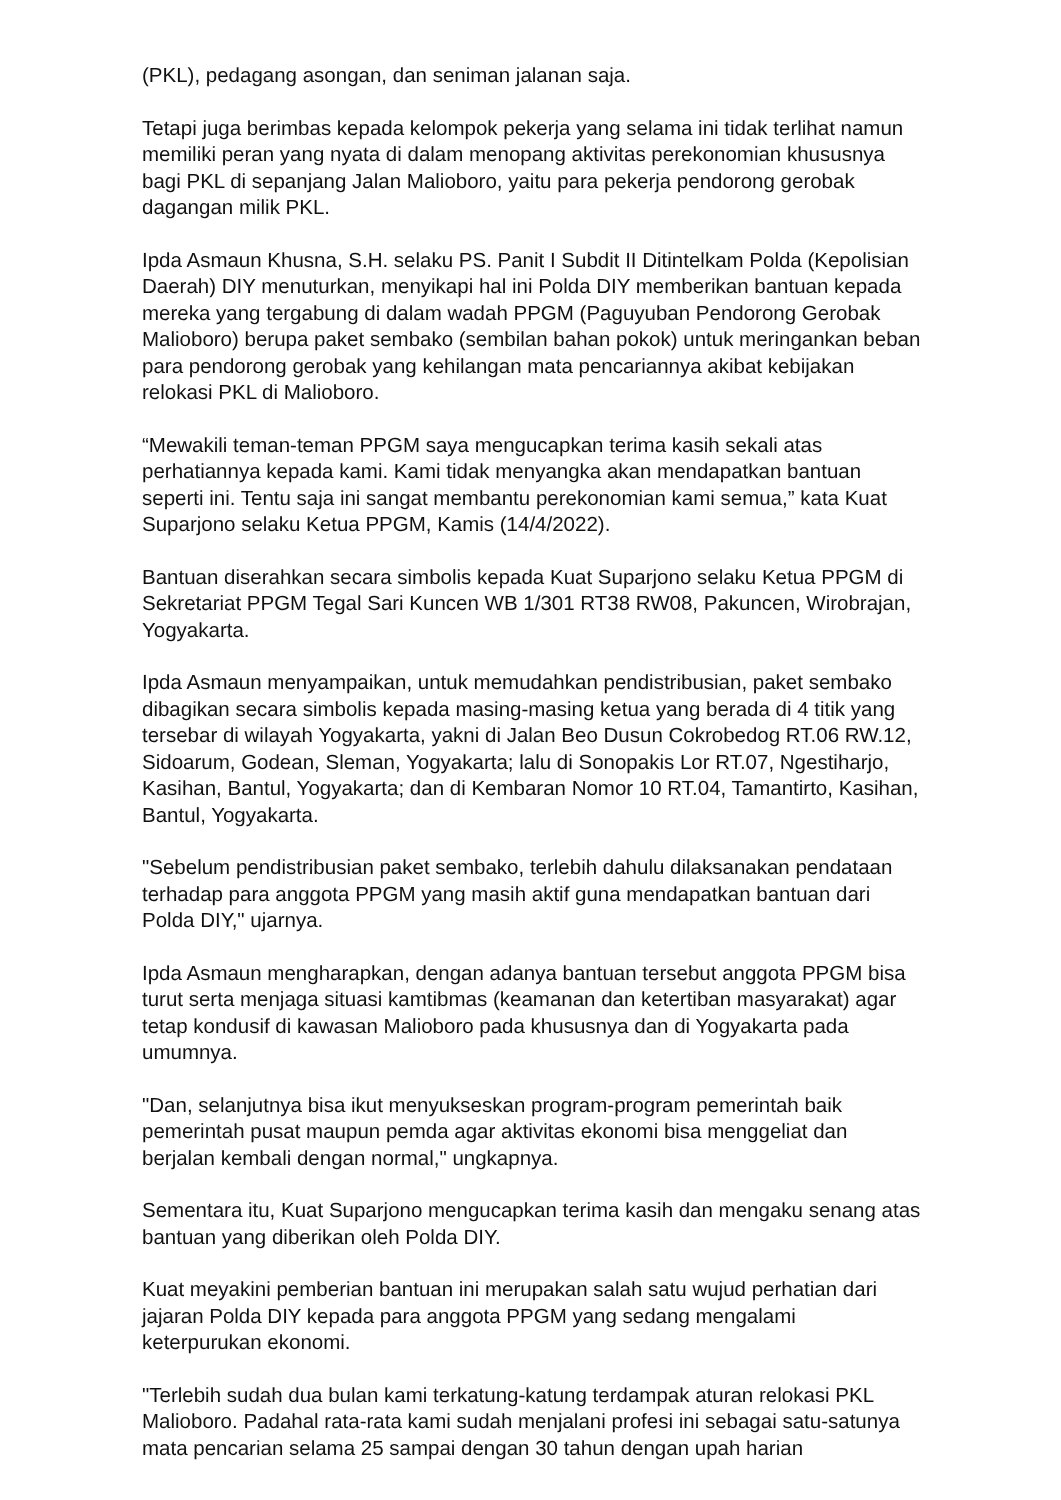(PKL), pedagang asongan, dan seniman jalanan saja.
Tetapi juga berimbas kepada kelompok pekerja yang selama ini tidak terlihat namun memiliki peran yang nyata di dalam menopang aktivitas perekonomian khususnya bagi PKL di sepanjang Jalan Malioboro, yaitu para pekerja pendorong gerobak dagangan milik PKL.
Ipda Asmaun Khusna, S.H. selaku PS. Panit I Subdit II Ditintelkam Polda (Kepolisian Daerah) DIY menuturkan, menyikapi hal ini Polda DIY memberikan bantuan kepada mereka yang tergabung di dalam wadah PPGM (Paguyuban Pendorong Gerobak Malioboro) berupa paket sembako (sembilan bahan pokok) untuk meringankan beban para pendorong gerobak yang kehilangan mata pencariannya akibat kebijakan relokasi PKL di Malioboro.
“Mewakili teman-teman PPGM saya mengucapkan terima kasih sekali atas perhatiannya kepada kami. Kami tidak menyangka akan mendapatkan bantuan seperti ini. Tentu saja ini sangat membantu perekonomian kami semua,” kata Kuat Suparjono selaku Ketua PPGM, Kamis (14/4/2022).
Bantuan diserahkan secara simbolis kepada Kuat Suparjono selaku Ketua PPGM di Sekretariat PPGM Tegal Sari Kuncen WB 1/301 RT38 RW08, Pakuncen, Wirobrajan, Yogyakarta.
Ipda Asmaun menyampaikan, untuk memudahkan pendistribusian, paket sembako dibagikan secara simbolis kepada masing-masing ketua yang berada di 4 titik yang tersebar di wilayah Yogyakarta, yakni di Jalan Beo Dusun Cokrobedog RT.06 RW.12, Sidoarum, Godean, Sleman, Yogyakarta; lalu di Sonopakis Lor RT.07, Ngestiharjo, Kasihan, Bantul, Yogyakarta; dan di Kembaran Nomor 10 RT.04, Tamantirto, Kasihan, Bantul, Yogyakarta.
"Sebelum pendistribusian paket sembako, terlebih dahulu dilaksanakan pendataan terhadap para anggota PPGM yang masih aktif guna mendapatkan bantuan dari Polda DIY," ujarnya.
Ipda Asmaun mengharapkan, dengan adanya bantuan tersebut anggota PPGM bisa turut serta menjaga situasi kamtibmas (keamanan dan ketertiban masyarakat) agar tetap kondusif di kawasan Malioboro pada khususnya dan di Yogyakarta pada umumnya.
"Dan, selanjutnya bisa ikut menyukseskan program-program pemerintah baik pemerintah pusat maupun pemda agar aktivitas ekonomi bisa menggeliat dan berjalan kembali dengan normal," ungkapnya.
Sementara itu, Kuat Suparjono mengucapkan terima kasih dan mengaku senang atas bantuan yang diberikan oleh Polda DIY.
Kuat meyakini pemberian bantuan ini merupakan salah satu wujud perhatian dari jajaran Polda DIY kepada para anggota PPGM yang sedang mengalami keterpurukan ekonomi.
"Terlebih sudah dua bulan kami terkatung-katung terdampak aturan relokasi PKL Malioboro. Padahal rata-rata kami sudah menjalani profesi ini sebagai satu-satunya mata pencarian selama 25 sampai dengan 30 tahun dengan upah harian